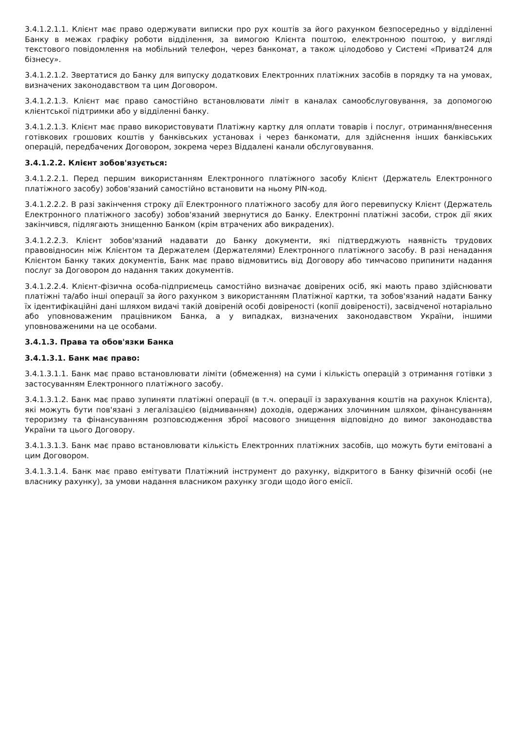3.4.1.2.1.1. Клієнт має право одержувати виписки про рух коштів за його рахунком безпосередньо у відділенні Банку в межах графіку роботи відділення, за вимогою Клієнта поштою, електронною поштою, у вигляді текстового повідомлення на мобільний телефон, через банкомат, а також цілодобово у Системі «Приват24 для бізнесу».
3.4.1.2.1.2. Звертатися до Банку для випуску додаткових Електронних платіжних засобів в порядку та на умовах, визначених законодавством та цим Договором.
3.4.1.2.1.3. Клієнт має право самостійно встановлювати ліміт в каналах самообслуговування, за допомогою клієнтської підтримки або у відділенні банку.
3.4.1.2.1.3. Клієнт має право використовувати Платіжну картку для оплати товарів і послуг, отримання/внесення готівкових грошових коштів у банківських установах і через банкомати, для здійснення інших банківських операцій, передбачених Договором, зокрема через Віддалені канали обслуговування.
3.4.1.2.2. Клієнт зобов'язується:
3.4.1.2.2.1. Перед першим використанням Електронного платіжного засобу Клієнт (Держатель Електронного платіжного засобу) зобов'язаний самостійно встановити на ньому PIN-код.
3.4.1.2.2.2. В разі закінчення строку дії Електронного платіжного засобу для його перевипуску Клієнт (Держатель Електронного платіжного засобу) зобов'язаний звернутися до Банку. Електронні платіжні засоби, строк дії яких закінчився, підлягають знищенню Банком (крім втрачених або викрадених).
3.4.1.2.2.3. Клієнт зобов'язаний надавати до Банку документи, які підтверджують наявність трудових правовідносин між Клієнтом та Держателем (Держателями) Електронного платіжного засобу. В разі ненадання Клієнтом Банку таких документів, Банк має право відмовитись від Договору або тимчасово припинити надання послуг за Договором до надання таких документів.
3.4.1.2.2.4. Клієнт-фізична особа-підприємець самостійно визначає довірених осіб, які мають право здійснювати платіжні та/або інші операції за його рахунком з використанням Платіжної картки, та зобов'язаний надати Банку їх ідентифікаційні дані шляхом видачі такій довіреній особі довіреності (копії довіреності), засвідченої нотаріально або уповноваженим працівником Банка, а у випадках, визначених законодавством України, іншими уповноваженими на це особами.
3.4.1.3. Права та обов'язки Банка
3.4.1.3.1. Банк має право:
3.4.1.3.1.1. Банк має право встановлювати ліміти (обмеження) на суми і кількість операцій з отримання готівки з застосуванням Електронного платіжного засобу.
3.4.1.3.1.2. Банк має право зупиняти платіжні операції (в т.ч. операції із зарахування коштів на рахунок Клієнта), які можуть бути пов'язані з легалізацією (відмиванням) доходів, одержаних злочинним шляхом, фінансуванням тероризму та фінансуванням розповсюдження зброї масового знищення відповідно до вимог законодавства України та цього Договору.
3.4.1.3.1.3. Банк має право встановлювати кількість Електронних платіжних засобів, що можуть бути емітовані а цим Договором.
3.4.1.3.1.4. Банк має право емітувати Платіжний інструмент до рахунку, відкритого в Банку фізичній особі (не власнику рахунку), за умови надання власником рахунку згоди щодо його емісії.